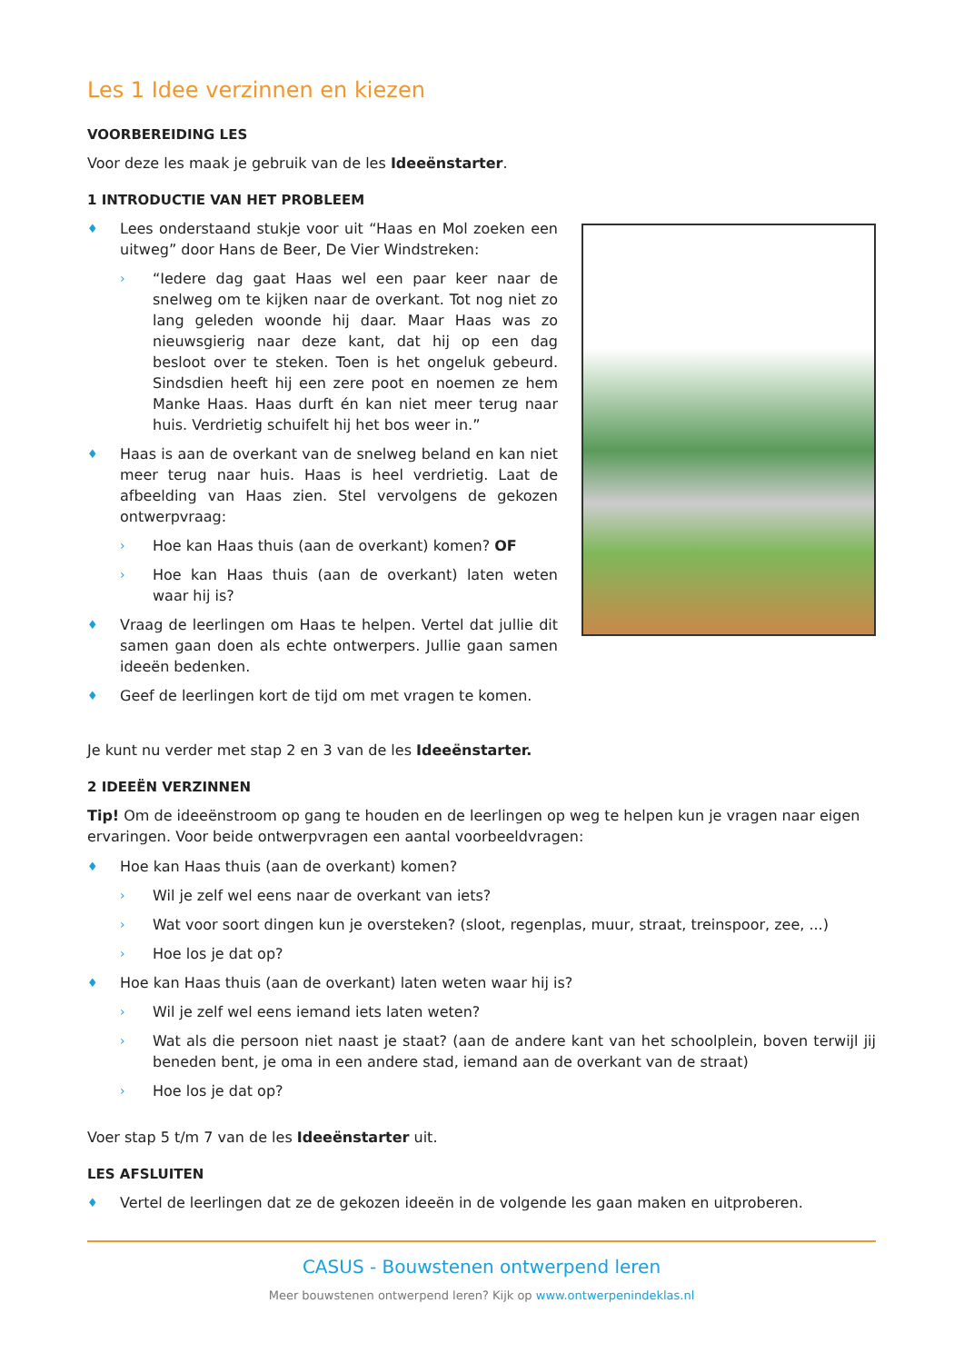Les 1 Idee verzinnen en kiezen
VOORBEREIDING LES
Voor deze les maak je gebruik van de les Ideeënstarter.
1 INTRODUCTIE VAN HET PROBLEEM
♦ Lees onderstaand stukje voor uit “Haas en Mol zoeken een uitweg” door Hans de Beer, De Vier Windstreken:
› “Iedere dag gaat Haas wel een paar keer naar de snelweg om te kijken naar de overkant. Tot nog niet zo lang geleden woonde hij daar. Maar Haas was zo nieuwsgierig naar deze kant, dat hij op een dag besloot over te steken. Toen is het ongeluk gebeurd. Sindsdien heeft hij een zere poot en noemen ze hem Manke Haas. Haas durft én kan niet meer terug naar huis. Verdrietig schuifelt hij het bos weer in.”
♦ Haas is aan de overkant van de snelweg beland en kan niet meer terug naar huis. Haas is heel verdrietig. Laat de afbeelding van Haas zien. Stel vervolgens de gekozen ontwerpvraag:
› Hoe kan Haas thuis (aan de overkant) komen? OF
› Hoe kan Haas thuis (aan de overkant) laten weten waar hij is?
♦ Vraag de leerlingen om Haas te helpen. Vertel dat jullie dit samen gaan doen als echte ontwerpers. Jullie gaan samen ideeën bedenken.
♦ Geef de leerlingen kort de tijd om met vragen te komen.
Je kunt nu verder met stap 2 en 3 van de les Ideeënstarter.
2 IDEEËN VERZINNEN
Tip! Om de ideeënstroom op gang te houden en de leerlingen op weg te helpen kun je vragen naar eigen ervaringen. Voor beide ontwerpvragen een aantal voorbeeldvragen:
♦ Hoe kan Haas thuis (aan de overkant) komen?
› Wil je zelf wel eens naar de overkant van iets?
› Wat voor soort dingen kun je oversteken? (sloot, regenplas, muur, straat, treinspoor, zee, ...)
› Hoe los je dat op?
♦ Hoe kan Haas thuis (aan de overkant) laten weten waar hij is?
› Wil je zelf wel eens iemand iets laten weten?
› Wat als die persoon niet naast je staat? (aan de andere kant van het schoolplein, boven terwijl jij beneden bent, je oma in een andere stad, iemand aan de overkant van de straat)
› Hoe los je dat op?
Voer stap 5 t/m 7 van de les Ideeënstarter uit.
LES AFSLUITEN
♦ Vertel de leerlingen dat ze de gekozen ideeën in de volgende les gaan maken en uitproberen.
CASUS - Bouwstenen ontwerpend leren
Meer bouwstenen ontwerpend leren? Kijk op www.ontwerpenindeklas.nl